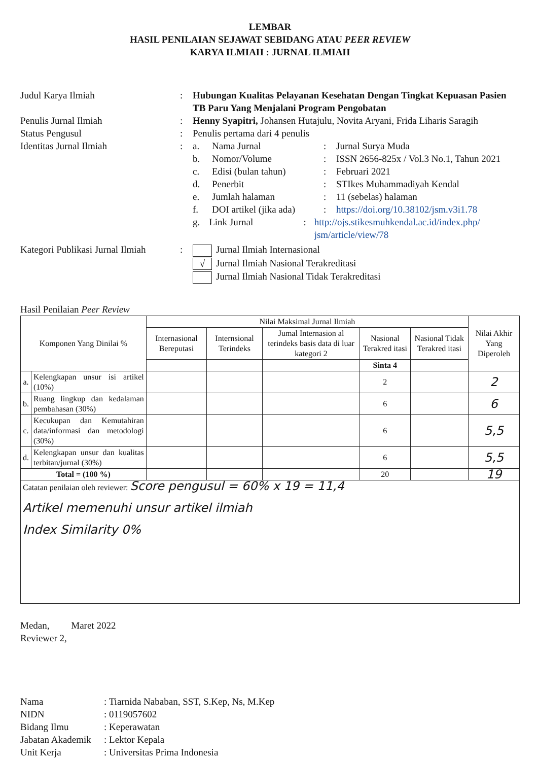LEMBAR
HASIL PENILAIAN SEJAWAT SEBIDANG ATAU PEER REVIEW
KARYA ILMIAH : JURNAL ILMIAH
Judul Karya Ilmiah : Hubungan Kualitas Pelayanan Kesehatan Dengan Tingkat Kepuasan Pasien TB Paru Yang Menjalani Program Pengobatan
Penulis Jurnal Ilmiah : Henny Syapitri, Johansen Hutajulu, Novita Aryani, Frida Liharis Saragih
Status Pengusul : Penulis pertama dari 4 penulis
Identitas Jurnal Ilmiah : a. Nama Jurnal : Jurnal Surya Muda
b. Nomor/Volume : ISSN 2656-825x / Vol.3 No.1, Tahun 2021
c. Edisi (bulan tahun) : Februari 2021
d. Penerbit : STIkes Muhammadiyah Kendal
e. Jumlah halaman : 11 (sebelas) halaman
f. DOI artikel (jika ada)
: https://doi.org/10.38102/jsm.v3i1.78
g. Link Jurnal : http://ojs.stikesmuhkendal.ac.id/index.php/ jsm/article/view/78
Kategori Publikasi Jurnal Ilmiah
: Jurnal Ilmiah Internasional
√ Jurnal Ilmiah Nasional Terakreditasi
Jurnal Ilmiah Nasional Tidak Terakreditasi
Hasil Penilaian Peer Review
| Komponen Yang Dinilai % | | Nilai Maksimal Jurnal Ilmiah | | | | | Nilai Akhir Yang Diperoleh |
| --- | --- | --- | --- | --- | --- | --- | --- |
| | | Internasional Bereputasi | Internsional Terindeks | Jumal Internasion al terindeks basis data di luar kategori 2 | Nasional Terakred itasi | Nasional Tidak Terakred itasi | |
| | | | | | Sinta 4 | | |
| a. | Kelengkapan unsur isi artikel (10%) | | | | 2 | | 2 |
| b. | Ruang lingkup dan kedalaman pembahasan (30%) | | | | 6 | | 6 |
| c. | Kecukupan dan Kemutahiran data/informasi dan metodologi (30%) | | | | 6 | | 5,5 |
| d. | Kelengkapan unsur dan kualitas terbitan/jurnal (30%) | | | | 6 | | 5,5 |
| Total = (100 %) | | | | | 20 | | 19 |
| Catatan penilaian oleh reviewer: Score pengusul = 60% x 19 = 11,4 Artikel memenuhi unsur artikel ilmiah Index Similarity 0% | | | | | | | |
Medan, Maret 2022
Reviewer 2,
Nama : Tiarnida Nababan, SST, S.Kep, Ns, M.Kep
NIDN : 0119057602
Bidang Ilmu : Keperawatan
Jabatan Akademik
: Lektor Kepala
Unit Kerja : Universitas Prima Indonesia